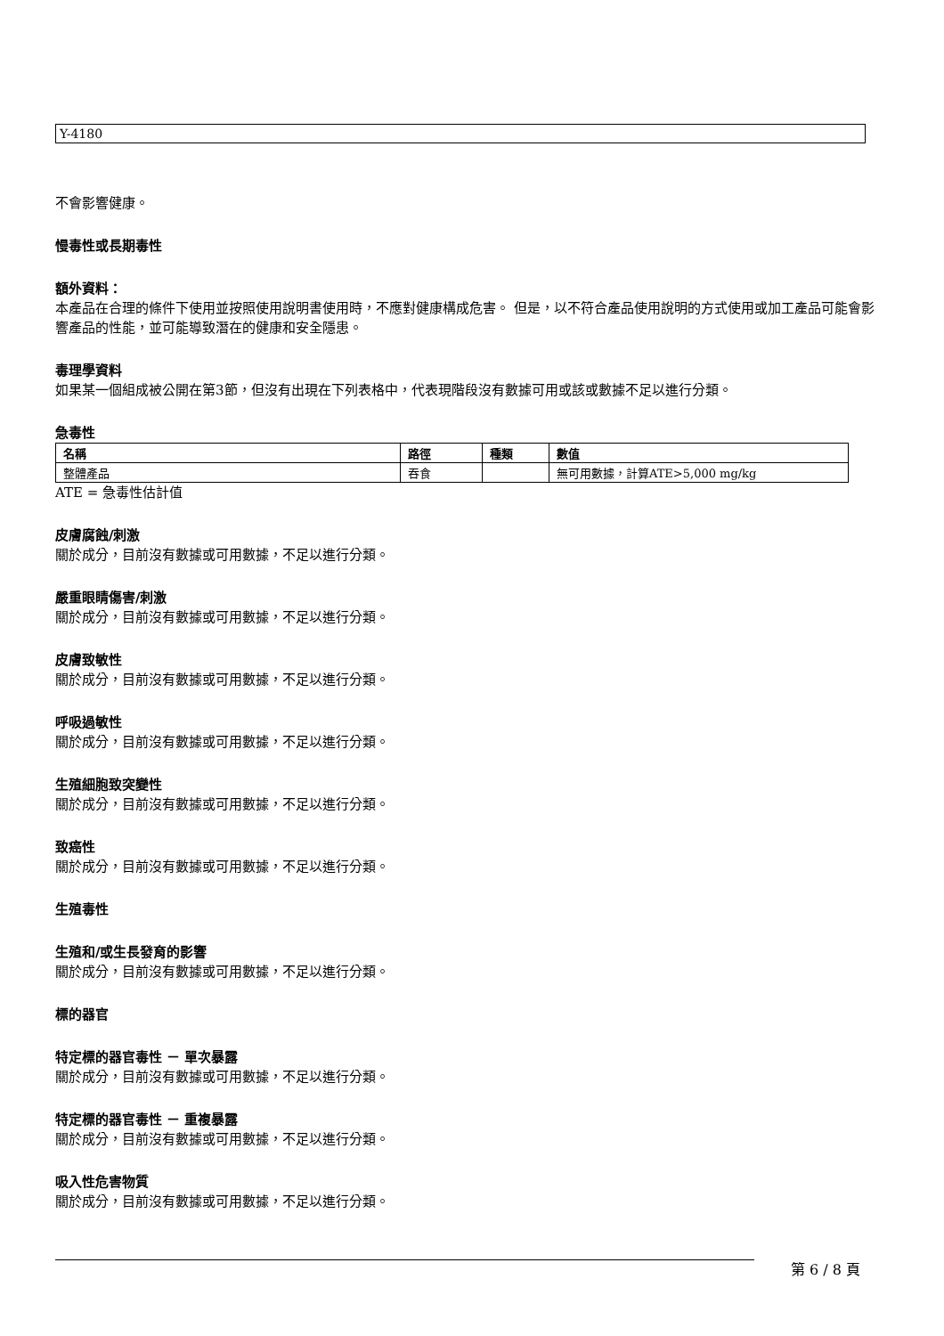Y-4180
不會影響健康。
慢毒性或長期毒性
額外資料：
本產品在合理的條件下使用並按照使用說明書使用時，不應對健康構成危害。 但是，以不符合產品使用說明的方式使用或加工產品可能會影響產品的性能，並可能導致潛在的健康和安全隱患。
毒理學資料
如果某一個組成被公開在第3節，但沒有出現在下列表格中，代表現階段沒有數據可用或該或數據不足以進行分類。
急毒性
| 名稱 | 路徑 | 種類 | 數值 |
| --- | --- | --- | --- |
| 整體產品 | 吞食 | | 無可用數據，計算ATE>5,000 mg/kg |
ATE = 急毒性估計值
皮膚腐蝕/刺激
關於成分，目前沒有數據或可用數據，不足以進行分類。
嚴重眼睛傷害/刺激
關於成分，目前沒有數據或可用數據，不足以進行分類。
皮膚致敏性
關於成分，目前沒有數據或可用數據，不足以進行分類。
呼吸過敏性
關於成分，目前沒有數據或可用數據，不足以進行分類。
生殖細胞致突變性
關於成分，目前沒有數據或可用數據，不足以進行分類。
致癌性
關於成分，目前沒有數據或可用數據，不足以進行分類。
生殖毒性
生殖和/或生長發育的影響
關於成分，目前沒有數據或可用數據，不足以進行分類。
標的器官
特定標的器官毒性 － 單次暴露
關於成分，目前沒有數據或可用數據，不足以進行分類。
特定標的器官毒性 － 重複暴露
關於成分，目前沒有數據或可用數據，不足以進行分類。
吸入性危害物質
關於成分，目前沒有數據或可用數據，不足以進行分類。
第 6 / 8 頁